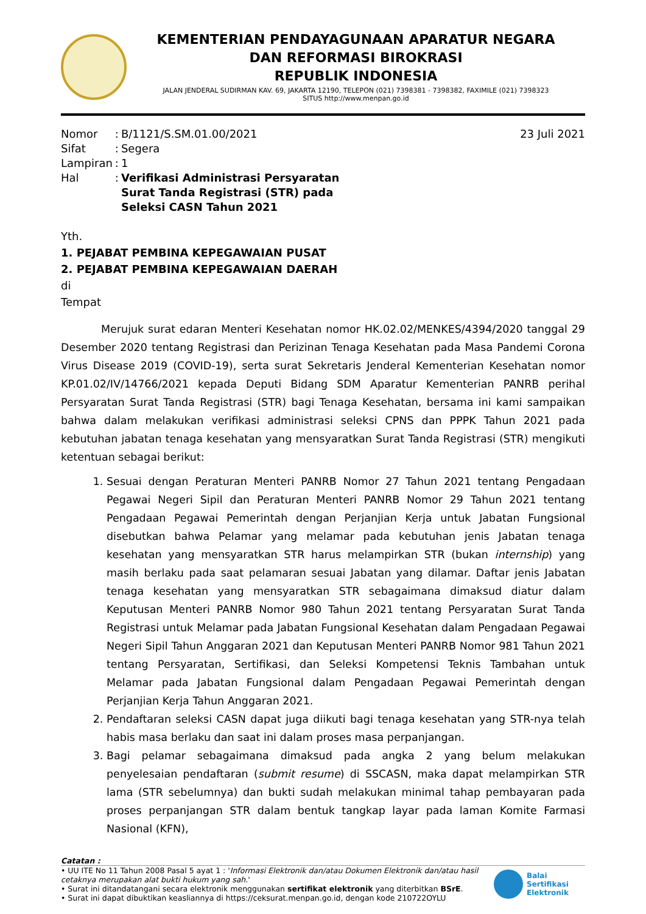KEMENTERIAN PENDAYAGUNAAN APARATUR NEGARA
DAN REFORMASI BIROKRASI
REPUBLIK INDONESIA
JALAN JENDERAL SUDIRMAN KAV. 69, JAKARTA 12190, TELEPON (021) 7398381 - 7398382, FAXIMILE (021) 7398323
SITUS http://www.menpan.go.id
| Nomor | : | B/1121/S.SM.01.00/2021 |
| Sifat | : | Segera |
| Lampiran | : | 1 |
| Hal | : | Verifikasi Administrasi Persyaratan Surat Tanda Registrasi (STR) pada Seleksi CASN Tahun 2021 |
23 Juli 2021
Yth.
1. PEJABAT PEMBINA KEPEGAWAIAN PUSAT
2. PEJABAT PEMBINA KEPEGAWAIAN DAERAH
di
Tempat
Merujuk surat edaran Menteri Kesehatan nomor HK.02.02/MENKES/4394/2020 tanggal 29 Desember 2020 tentang Registrasi dan Perizinan Tenaga Kesehatan pada Masa Pandemi Corona Virus Disease 2019 (COVID-19), serta surat Sekretaris Jenderal Kementerian Kesehatan nomor KP.01.02/IV/14766/2021 kepada Deputi Bidang SDM Aparatur Kementerian PANRB perihal Persyaratan Surat Tanda Registrasi (STR) bagi Tenaga Kesehatan, bersama ini kami sampaikan bahwa dalam melakukan verifikasi administrasi seleksi CPNS dan PPPK Tahun 2021 pada kebutuhan jabatan tenaga kesehatan yang mensyaratkan Surat Tanda Registrasi (STR) mengikuti ketentuan sebagai berikut:
1. Sesuai dengan Peraturan Menteri PANRB Nomor 27 Tahun 2021 tentang Pengadaan Pegawai Negeri Sipil dan Peraturan Menteri PANRB Nomor 29 Tahun 2021 tentang Pengadaan Pegawai Pemerintah dengan Perjanjian Kerja untuk Jabatan Fungsional disebutkan bahwa Pelamar yang melamar pada kebutuhan jenis Jabatan tenaga kesehatan yang mensyaratkan STR harus melampirkan STR (bukan internship) yang masih berlaku pada saat pelamaran sesuai Jabatan yang dilamar. Daftar jenis Jabatan tenaga kesehatan yang mensyaratkan STR sebagaimana dimaksud diatur dalam Keputusan Menteri PANRB Nomor 980 Tahun 2021 tentang Persyaratan Surat Tanda Registrasi untuk Melamar pada Jabatan Fungsional Kesehatan dalam Pengadaan Pegawai Negeri Sipil Tahun Anggaran 2021 dan Keputusan Menteri PANRB Nomor 981 Tahun 2021 tentang Persyaratan, Sertifikasi, dan Seleksi Kompetensi Teknis Tambahan untuk Melamar pada Jabatan Fungsional dalam Pengadaan Pegawai Pemerintah dengan Perjanjian Kerja Tahun Anggaran 2021.
2. Pendaftaran seleksi CASN dapat juga diikuti bagi tenaga kesehatan yang STR-nya telah habis masa berlaku dan saat ini dalam proses masa perpanjangan.
3. Bagi pelamar sebagaimana dimaksud pada angka 2 yang belum melakukan penyelesaian pendaftaran (submit resume) di SSCASN, maka dapat melampirkan STR lama (STR sebelumnya) dan bukti sudah melakukan minimal tahap pembayaran pada proses perpanjangan STR dalam bentuk tangkap layar pada laman Komite Farmasi Nasional (KFN),
Catatan :
• UU ITE No 11 Tahun 2008 Pasal 5 ayat 1 : 'Informasi Elektronik dan/atau Dokumen Elektronik dan/atau hasil cetaknya merupakan alat bukti hukum yang sah.'
• Surat ini ditandatangani secara elektronik menggunakan sertifikat elektronik yang diterbitkan BSrE.
• Surat ini dapat dibuktikan keasliannya di https://ceksurat.menpan.go.id, dengan kode 210722OYLU
Balai
Sertifikasi
Elektronik